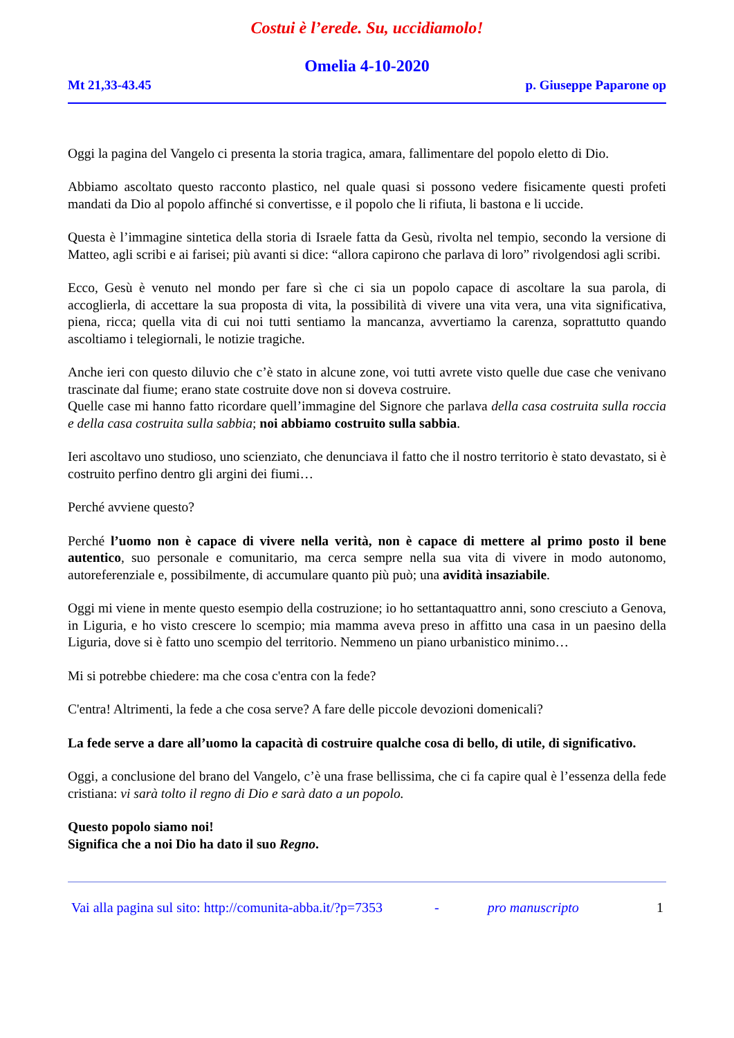Costui è l’erede. Su, uccidiamolo!
Omelia 4-10-2020
Mt 21,33-43.45 p. Giuseppe Paparone op
Oggi la pagina del Vangelo ci presenta la storia tragica, amara, fallimentare del popolo eletto di Dio.
Abbiamo ascoltato questo racconto plastico, nel quale quasi si possono vedere fisicamente questi profeti mandati da Dio al popolo affinché si convertisse, e il popolo che li rifiuta, li bastona e li uccide.
Questa è l’immagine sintetica della storia di Israele fatta da Gesù, rivolta nel tempio, secondo la versione di Matteo, agli scribi e ai farisei; più avanti si dice: “allora capirono che parlava di loro” rivolgendosi agli scribi.
Ecco, Gesù è venuto nel mondo per fare sì che ci sia un popolo capace di ascoltare la sua parola, di accoglierla, di accettare la sua proposta di vita, la possibilità di vivere una vita vera, una vita significativa, piena, ricca; quella vita di cui noi tutti sentiamo la mancanza, avvertiamo la carenza, soprattutto quando ascoltiamo i telegiornali, le notizie tragiche.
Anche ieri con questo diluvio che c’è stato in alcune zone, voi tutti avrete visto quelle due case che venivano trascinate dal fiume; erano state costruite dove non si doveva costruire.
Quelle case mi hanno fatto ricordare quell’immagine del Signore che parlava della casa costruita sulla roccia e della casa costruita sulla sabbia; noi abbiamo costruito sulla sabbia.
Ieri ascoltavo uno studioso, uno scienziato, che denunciava il fatto che il nostro territorio è stato devastato, si è costruito perfino dentro gli argini dei fiumi…
Perché avviene questo?
Perché l’uomo non è capace di vivere nella verità, non è capace di mettere al primo posto il bene autentico, suo personale e comunitario, ma cerca sempre nella sua vita di vivere in modo autonomo, autoreferenziale e, possibilmente, di accumulare quanto più può; una avidità insaziabile.
Oggi mi viene in mente questo esempio della costruzione; io ho settantaquattro anni, sono cresciuto a Genova, in Liguria, e ho visto crescere lo scempio; mia mamma aveva preso in affitto una casa in un paesino della Liguria, dove si è fatto uno scempio del territorio. Nemmeno un piano urbanistico minimo…
Mi si potrebbe chiedere: ma che cosa c'entra con la fede?
C'entra! Altrimenti, la fede a che cosa serve? A fare delle piccole devozioni domenicali?
La fede serve a dare all’uomo la capacità di costruire qualche cosa di bello, di utile, di significativo.
Oggi, a conclusione del brano del Vangelo, c’è una frase bellissima, che ci fa capire qual è l’essenza della fede cristiana: vi sarà tolto il regno di Dio e sarà dato a un popolo.
Questo popolo siamo noi!
Significa che a noi Dio ha dato il suo Regno.
Vai alla pagina sul sito: http://comunita-abba.it/?p=7353 - pro manuscripto 1